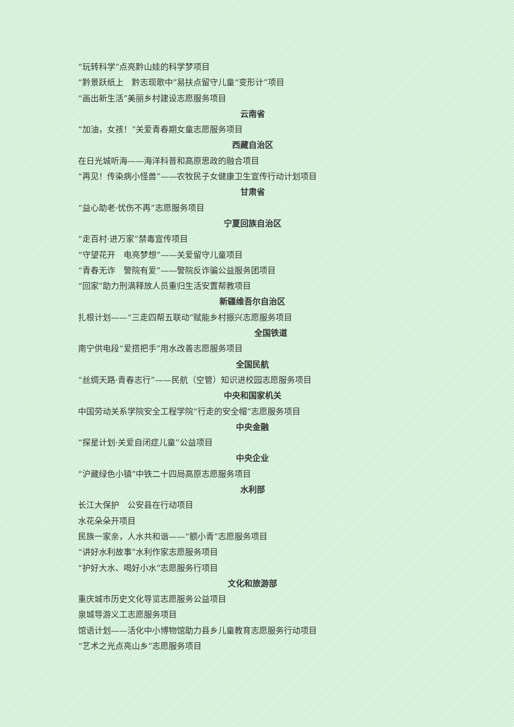“玩转科学”点亮黔山娃的科学梦项目
“黔景跃纸上　黔志现歌中”易扶点留守儿童“变形计”项目
“画出新生活”美丽乡村建设志愿服务项目
云南省
“加油，女孩！”关爱青春期女童志愿服务项目
西藏自治区
在日光城听海——海洋科普和高原思政的融合项目
“再见！传染病小怪兽”——农牧民子女健康卫生宣传行动计划项目
甘肃省
“益心助老·忧伤不再”志愿服务项目
宁夏回族自治区
“走百村·进万家”禁毒宣传项目
“守望花开　电亮梦想”——关爱留守儿童项目
“青春无诈　警院有爱”——警院反诈骗公益服务团项目
“回家”助力刑满释放人员重归生活安置帮教项目
新疆维吾尔自治区
扎根计划——“三走四帮五联动”赋能乡村振兴志愿服务项目
全国铁道
南宁供电段“爱搭把手”用水改善志愿服务项目
全国民航
“丝绸天路·青春志行”——民航（空管）知识进校园志愿服务项目
中央和国家机关
中国劳动关系学院安全工程学院“行走的安全帽”志愿服务项目
中央金融
“探星计划·关爱自闭症儿童”公益项目
中央企业
“沪藏绿色小镇”中铁二十四局高原志愿服务项目
水利部
长江大保护　公安县在行动项目
水花朵朵开项目
民族一家亲，人水共和谐——“额小青”志愿服务项目
“讲好水利故事”水利作家志愿服务项目
“护好大水、喝好小水”志愿服务行项目
文化和旅游部
重庆城市历史文化导览志愿服务公益项目
泉城导游义工志愿服务项目
馆语计划——活化中小博物馆助力县乡儿童教育志愿服务行动项目
“艺术之光点亮山乡”志愿服务项目